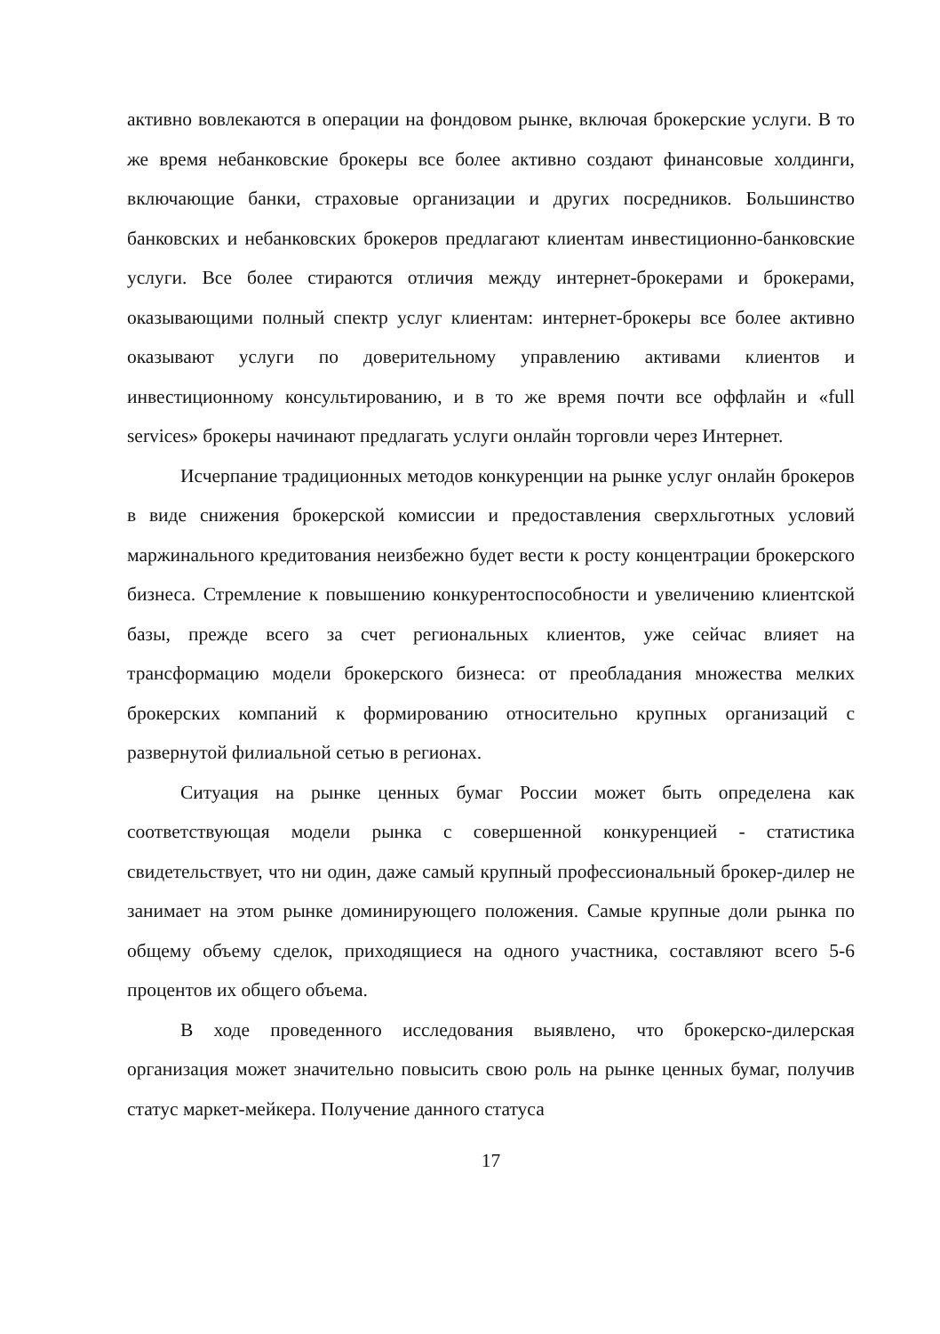активно вовлекаются в операции на фондовом рынке, включая брокерские услуги. В то же время небанковские брокеры все более активно создают финансовые холдинги, включающие банки, страховые организации и других посредников. Большинство банковских и небанковских брокеров предлагают клиентам инвестиционно-банковские услуги. Все более стираются отличия между интернет-брокерами и брокерами, оказывающими полный спектр услуг клиентам: интернет-брокеры все более активно оказывают услуги по доверительному управлению активами клиентов и инвестиционному консультированию, и в то же время почти все оффлайн и «full services» брокеры начинают предлагать услуги онлайн торговли через Интернет.
Исчерпание традиционных методов конкуренции на рынке услуг онлайн брокеров в виде снижения брокерской комиссии и предоставления сверхльготных условий маржинального кредитования неизбежно будет вести к росту концентрации брокерского бизнеса. Стремление к повышению конкурентоспособности и увеличению клиентской базы, прежде всего за счет региональных клиентов, уже сейчас влияет на трансформацию модели брокерского бизнеса: от преобладания множества мелких брокерских компаний к формированию относительно крупных организаций с развернутой филиальной сетью в регионах.
Ситуация на рынке ценных бумаг России может быть определена как соответствующая модели рынка с совершенной конкуренцией - статистика свидетельствует, что ни один, даже самый крупный профессиональный брокер-дилер не занимает на этом рынке доминирующего положения. Самые крупные доли рынка по общему объему сделок, приходящиеся на одного участника, составляют всего 5-6 процентов их общего объема.
В ходе проведенного исследования выявлено, что брокерско-дилерская организация может значительно повысить свою роль на рынке ценных бумаг, получив статус маркет-мейкера. Получение данного статуса
17